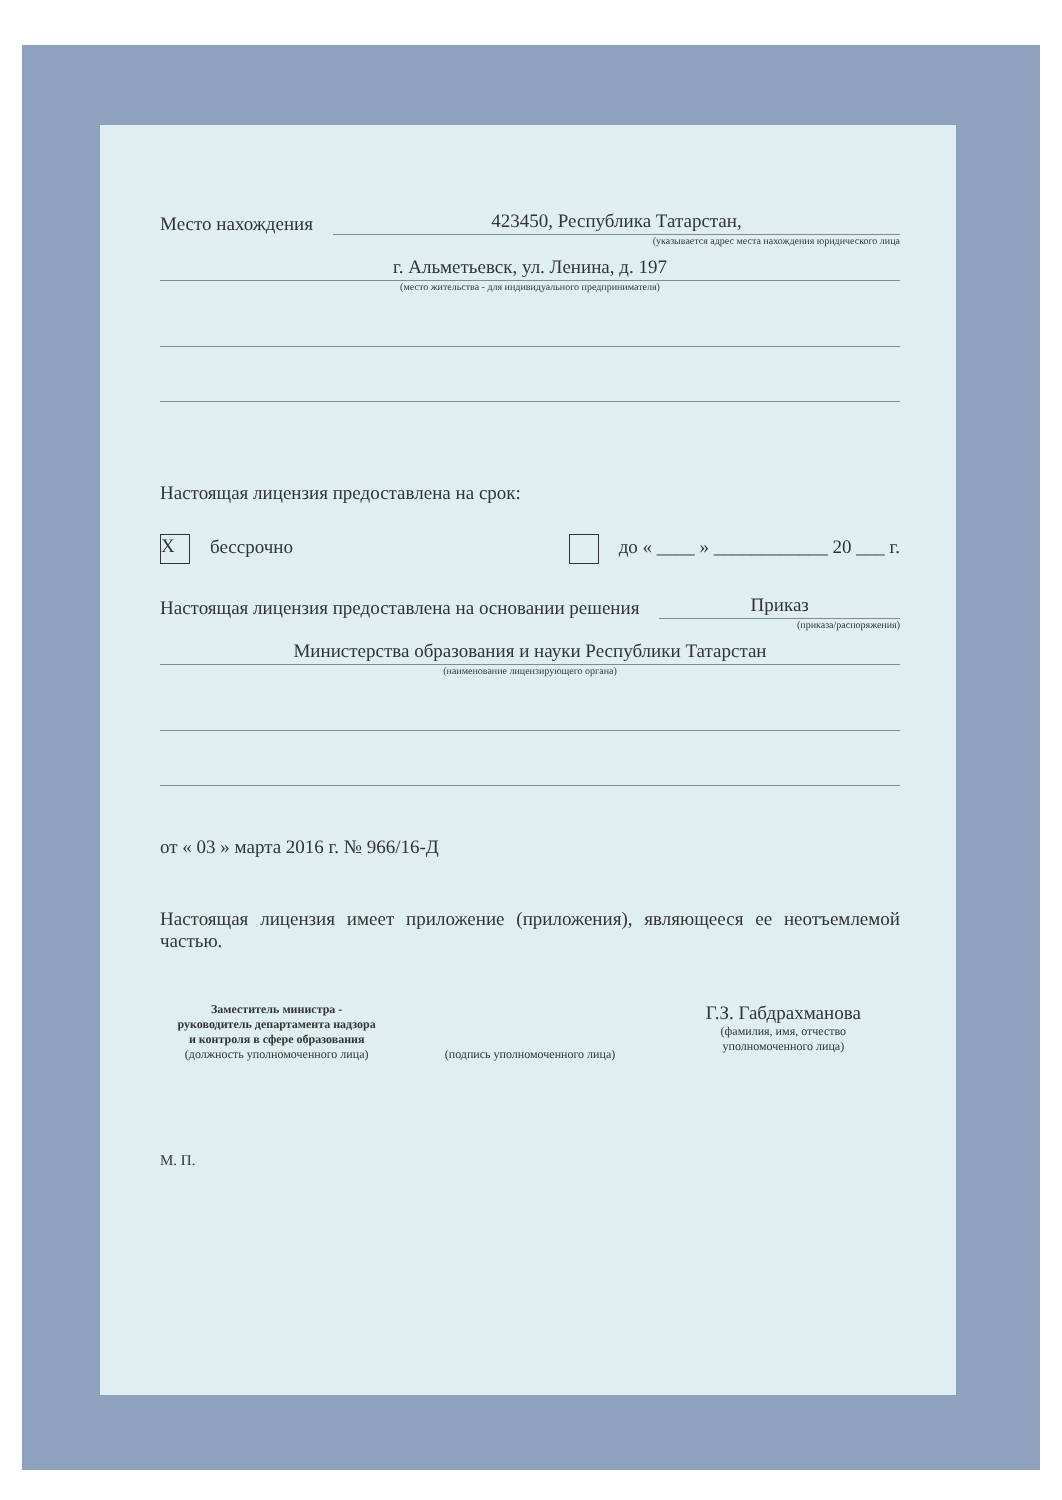Место нахождения
423450, Республика Татарстан,
(указывается адрес места нахождения юридического лица
г. Альметьевск, ул. Ленина, д. 197
(место жительства - для индивидуального предпринимателя)
Настоящая лицензия предоставлена на срок:
Xбессрочно до « ____ » ____________ 20 ___ г.
Настоящая лицензия предоставлена на основании решения
Приказ
(приказа/распоряжения)
Министерства образования и науки Республики Татарстан
(наименование лицензирующего органа)
от « 03 » марта 2016 г. № 966/16-Д
Настоящая лицензия имеет приложение (приложения), являющееся ее неотъемлемой частью.
Заместитель министра -
руководитель департамента надзора
и контроля в сфере образования
(должность уполномоченного лица)
(подпись уполномоченного лица)
Г.З. Габдрахманова
(фамилия, имя, отчество
уполномоченного лица)
М. П.